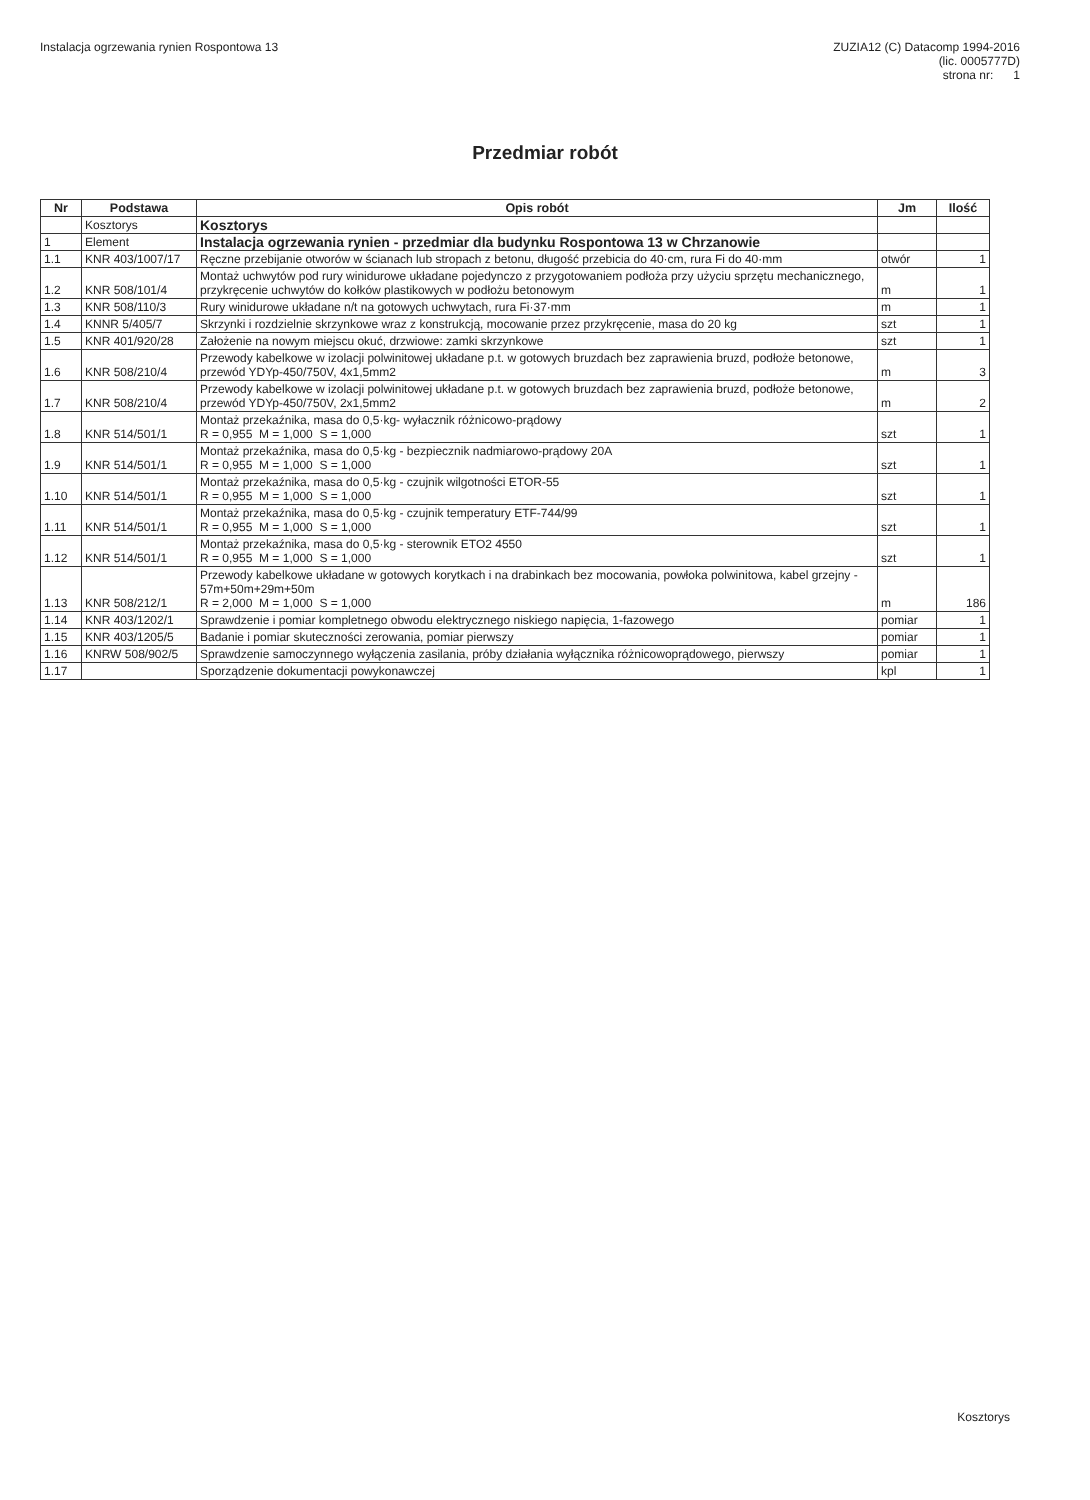Instalacja ogrzewania rynien Rospontowa 13
ZUZIA12 (C) Datacomp 1994-2016
(lic. 0005777D)
strona nr: 1
Przedmiar robót
| Nr | Podstawa | Opis robót | Jm | Ilość |
| --- | --- | --- | --- | --- |
| | Kosztorys | Kosztorys | | |
| 1 | Element | Instalacja ogrzewania rynien - przedmiar dla budynku Rospontowa 13 w Chrzanowie | | |
| 1.1 | KNR 403/1007/17 | Ręczne przebijanie otworów w ścianach lub stropach z betonu, długość przebicia do 40·cm, rura Fi do 40·mm | otwór | 1 |
| 1.2 | KNR 508/101/4 | Montaż uchwytów pod rury winidurowe układane pojedynczo z przygotowaniem podłoża przy użyciu sprzętu mechanicznego, przykręcenie uchwytów do kołków plastikowych w podłożu betonowym | m | 1 |
| 1.3 | KNR 508/110/3 | Rury winidurowe układane n/t na gotowych uchwytach, rura Fi·37·mm | m | 1 |
| 1.4 | KNNR 5/405/7 | Skrzynki i rozdzielnie skrzynkowe wraz z konstrukcją, mocowanie przez przykręcenie, masa do 20 kg | szt | 1 |
| 1.5 | KNR 401/920/28 | Założenie na nowym miejscu okuć, drzwiowe: zamki skrzynkowe | szt | 1 |
| 1.6 | KNR 508/210/4 | Przewody kabelkowe w izolacji polwinitowej układane p.t. w gotowych bruzdach bez zaprawienia bruzd, podłoże betonowe, przewód YDYp-450/750V, 4x1,5mm2 | m | 3 |
| 1.7 | KNR 508/210/4 | Przewody kabelkowe w izolacji polwinitowej układane p.t. w gotowych bruzdach bez zaprawienia bruzd, podłoże betonowe, przewód YDYp-450/750V, 2x1,5mm2 | m | 2 |
| 1.8 | KNR 514/501/1 | Montaż przekaźnika, masa do 0,5·kg- wyłacznik różnicowo-prądowy R = 0,955 M = 1,000 S = 1,000 | szt | 1 |
| 1.9 | KNR 514/501/1 | Montaż przekaźnika, masa do 0,5·kg - bezpiecznik nadmiarowo-prądowy 20A R = 0,955 M = 1,000 S = 1,000 | szt | 1 |
| 1.10 | KNR 514/501/1 | Montaż przekaźnika, masa do 0,5·kg - czujnik wilgotności ETOR-55 R = 0,955 M = 1,000 S = 1,000 | szt | 1 |
| 1.11 | KNR 514/501/1 | Montaż przekaźnika, masa do 0,5·kg - czujnik temperatury ETF-744/99 R = 0,955 M = 1,000 S = 1,000 | szt | 1 |
| 1.12 | KNR 514/501/1 | Montaż przekaźnika, masa do 0,5·kg - sterownik ETO2 4550 R = 0,955 M = 1,000 S = 1,000 | szt | 1 |
| 1.13 | KNR 508/212/1 | Przewody kabelkowe układane w gotowych korytkach i na drabinkach bez mocowania, powłoka polwinitowa, kabel grzejny - 57m+50m+29m+50m R = 2,000 M = 1,000 S = 1,000 | m | 186 |
| 1.14 | KNR 403/1202/1 | Sprawdzenie i pomiar kompletnego obwodu elektrycznego niskiego napięcia, 1-fazowego | pomiar | 1 |
| 1.15 | KNR 403/1205/5 | Badanie i pomiar skuteczności zerowania, pomiar pierwszy | pomiar | 1 |
| 1.16 | KNRW 508/902/5 | Sprawdzenie samoczynnego wyłączenia zasilania, próby działania wyłącznika różnicowoprądowego, pierwszy | pomiar | 1 |
| 1.17 | | Sporządzenie dokumentacji powykonawczej | kpl | 1 |
Kosztorys